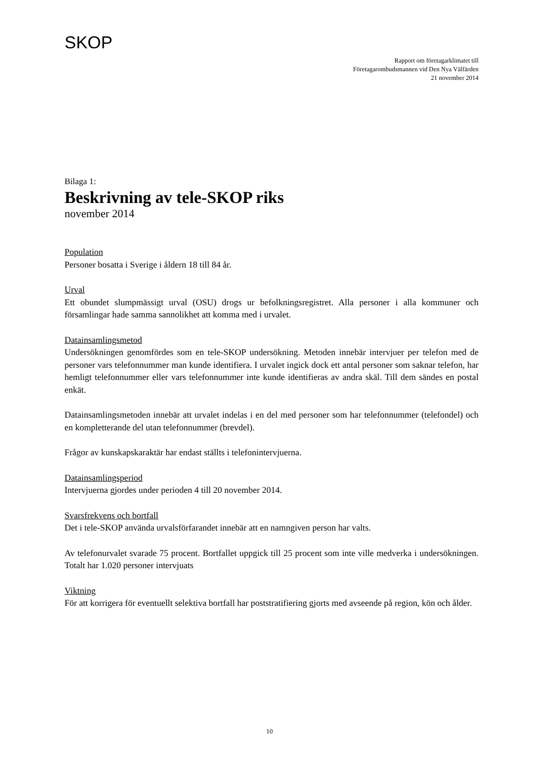SKOP
Rapport om företagarklimatet till
Företagarombudsmannen vid Den Nya Välfärden
21 november 2014
Bilaga 1:
Beskrivning av tele-SKOP riks
november 2014
Population
Personer bosatta i Sverige i åldern 18 till 84 år.
Urval
Ett obundet slumpmässigt urval (OSU) drogs ur befolkningsregistret. Alla personer i alla kommuner och församlingar hade samma sannolikhet att komma med i urvalet.
Datainsamlingsmetod
Undersökningen genomfördes som en tele-SKOP undersökning. Metoden innebär intervjuer per telefon med de personer vars telefonnummer man kunde identifiera. I urvalet ingick dock ett antal personer som saknar telefon, har hemligt telefonnummer eller vars telefonnummer inte kunde identifieras av andra skäl. Till dem sändes en postal enkät.
Datainsamlingsmetoden innebär att urvalet indelas i en del med personer som har telefonnummer (telefondel) och en kompletterande del utan telefonnummer (brevdel).
Frågor av kunskapskaraktär har endast ställts i telefonintervjuerna.
Datainsamlingsperiod
Intervjuerna gjordes under perioden 4 till 20 november 2014.
Svarsfrekvens och bortfall
Det i tele-SKOP använda urvalsförfarandet innebär att en namngiven person har valts.
Av telefonurvalet svarade 75 procent. Bortfallet uppgick till 25 procent som inte ville medverka i undersökningen. Totalt har 1.020 personer intervjuats
Viktning
För att korrigera för eventuellt selektiva bortfall har poststratifiering gjorts med avseende på region, kön och ålder.
10